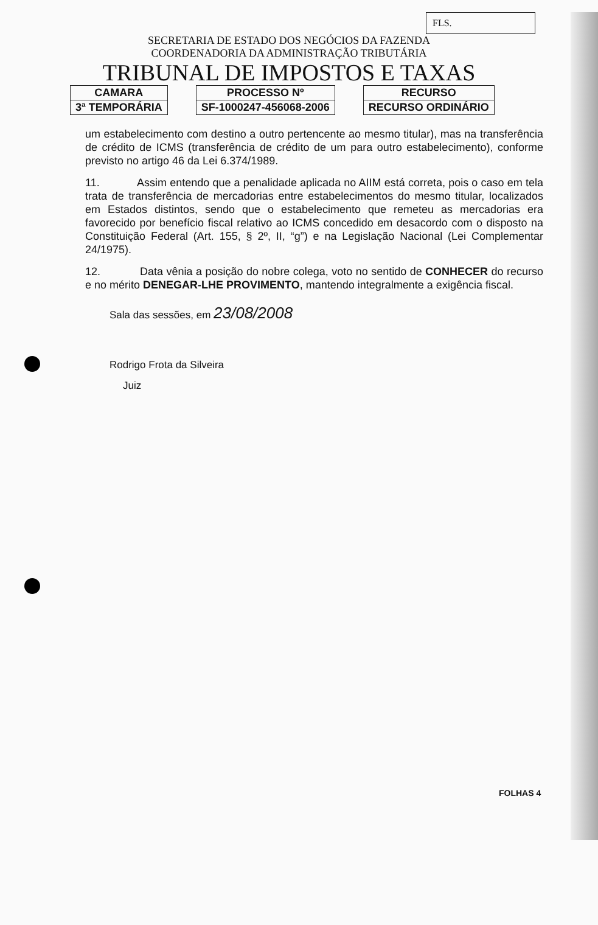FLS.
SECRETARIA DE ESTADO DOS NEGÓCIOS DA FAZENDA
COORDENADORIA DA ADMINISTRAÇÃO TRIBUTÁRIA
TRIBUNAL DE IMPOSTOS E TAXAS
| CAMARA | | PROCESSO Nº | | RECURSO |
| 3ª TEMPORÁRIA | | SF-1000247-456068-2006 | | RECURSO ORDINÁRIO |
um estabelecimento com destino a outro pertencente ao mesmo titular), mas na transferência de crédito de ICMS (transferência de crédito de um para outro estabelecimento), conforme previsto no artigo 46 da Lei 6.374/1989.
11. Assim entendo que a penalidade aplicada no AIIM está correta, pois o caso em tela trata de transferência de mercadorias entre estabelecimentos do mesmo titular, localizados em Estados distintos, sendo que o estabelecimento que remeteu as mercadorias era favorecido por benefício fiscal relativo ao ICMS concedido em desacordo com o disposto na Constituição Federal (Art. 155, § 2º, II, “g”) e na Legislação Nacional (Lei Complementar 24/1975).
12. Data vênia a posição do nobre colega, voto no sentido de CONHECER do recurso e no mérito DENEGAR-LHE PROVIMENTO, mantendo integralmente a exigência fiscal.
Sala das sessões, em 23/08/2008
Rodrigo Frota da Silveira
Juiz
FOLHAS 4